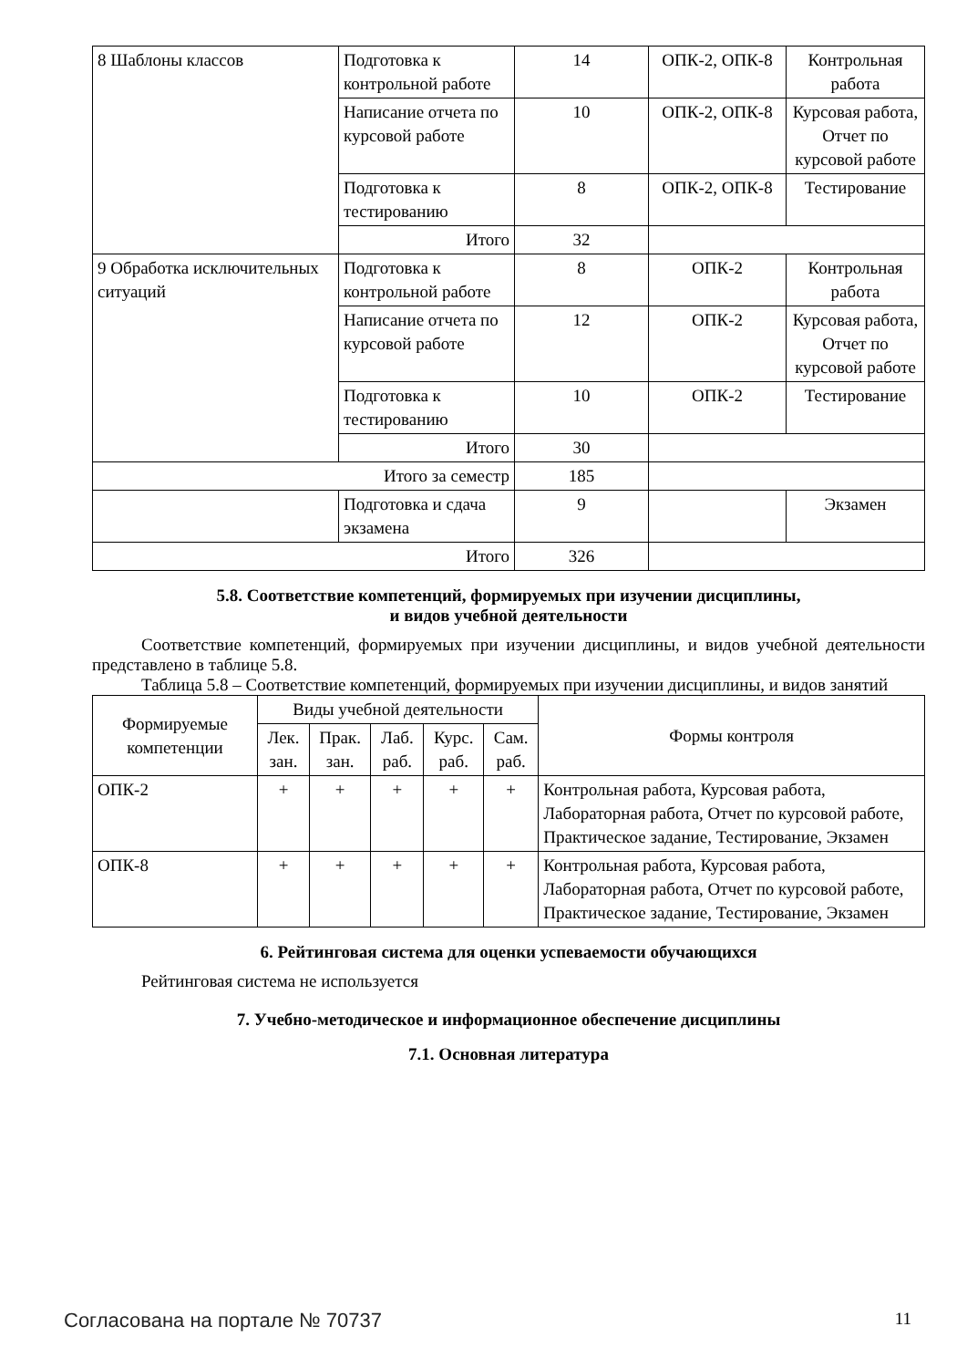| 8 Шаблоны классов | Подготовка к контрольной работе | 14 | ОПК-2, ОПК-8 | Контрольная работа |
| | Написание отчета по курсовой работе | 10 | ОПК-2, ОПК-8 | Курсовая работа, Отчет по курсовой работе |
| | Подготовка к тестированию | 8 | ОПК-2, ОПК-8 | Тестирование |
| | Итого | 32 | | |
| 9 Обработка исключительных ситуаций | Подготовка к контрольной работе | 8 | ОПК-2 | Контрольная работа |
| | Написание отчета по курсовой работе | 12 | ОПК-2 | Курсовая работа, Отчет по курсовой работе |
| | Подготовка к тестированию | 10 | ОПК-2 | Тестирование |
| | Итого | 30 | | |
| Итого за семестр | | 185 | | |
| | Подготовка и сдача экзамена | 9 | | Экзамен |
| Итого | | 326 | | |
5.8. Соответствие компетенций, формируемых при изучении дисциплины,
и видов учебной деятельности
Соответствие компетенций, формируемых при изучении дисциплины, и видов учебной деятельности представлено в таблице 5.8.
Таблица 5.8 – Соответствие компетенций, формируемых при изучении дисциплины, и видов занятий
| Формируемые компетенции | Виды учебной деятельности | | | | | Формы контроля |
| --- | --- | --- | --- | --- | --- | --- |
| | Лек. зан. | Прак. зан. | Лаб. раб. | Курс. раб. | Сам. раб. | |
| ОПК-2 | + | + | + | + | + | Контрольная работа, Курсовая работа, Лабораторная работа, Отчет по курсовой работе, Практическое задание, Тестирование, Экзамен |
| ОПК-8 | + | + | + | + | + | Контрольная работа, Курсовая работа, Лабораторная работа, Отчет по курсовой работе, Практическое задание, Тестирование, Экзамен |
6. Рейтинговая система для оценки успеваемости обучающихся
Рейтинговая система не используется
7. Учебно-методическое и информационное обеспечение дисциплины
7.1. Основная литература
Согласована на портале № 70737 11